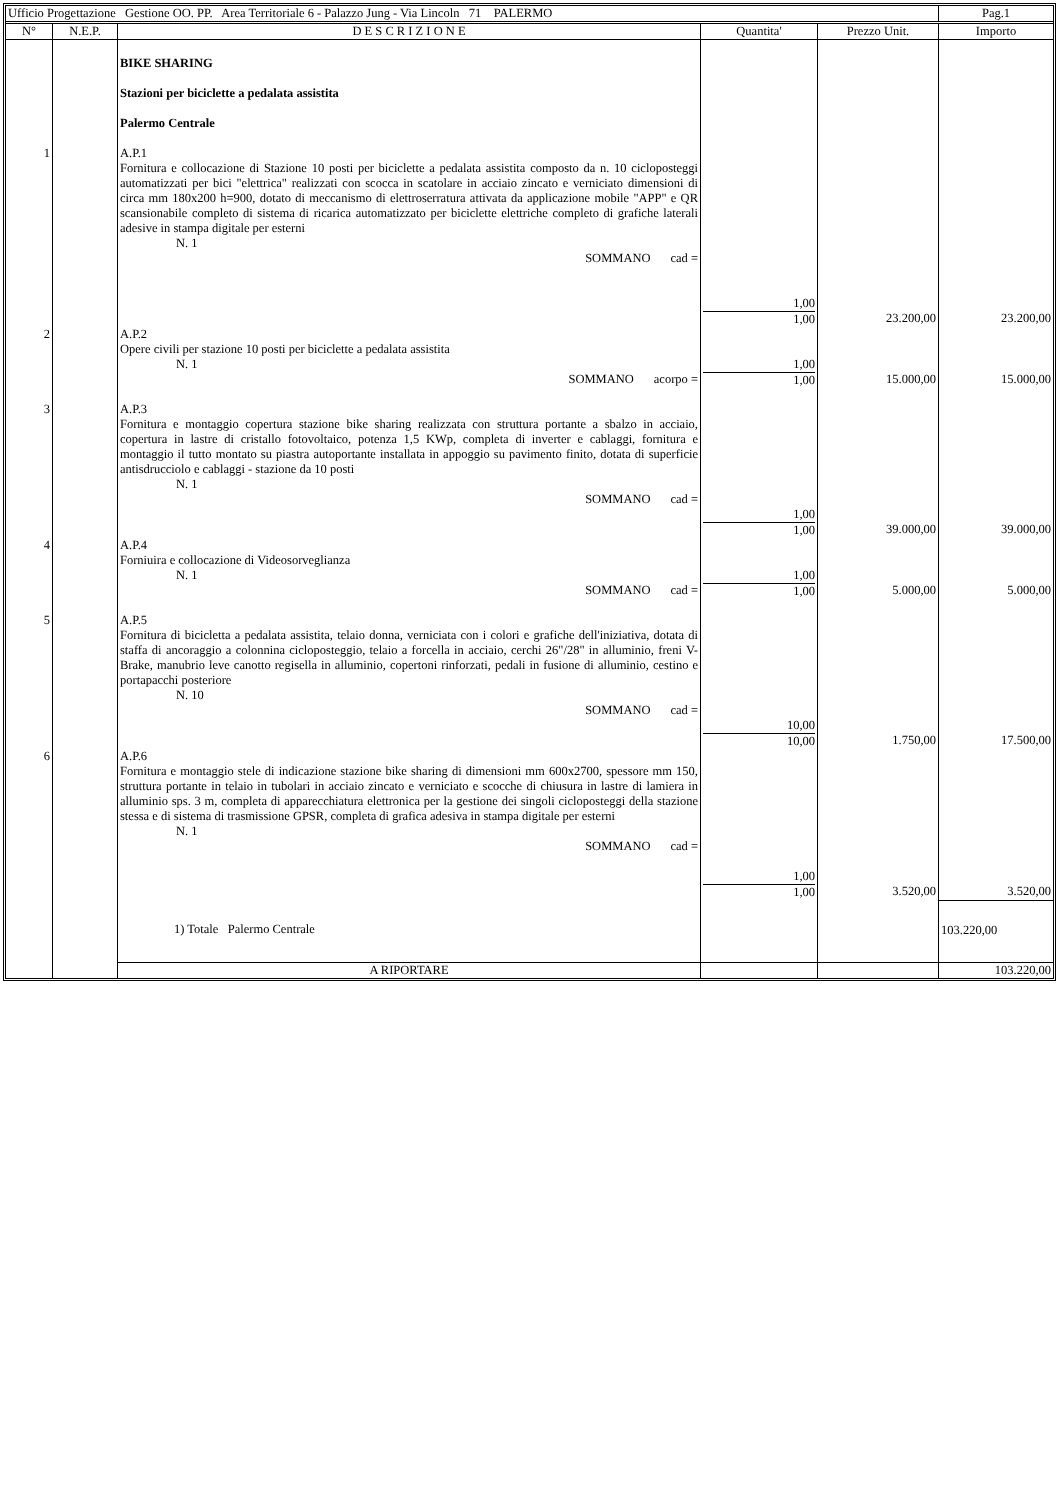| Ufficio Progettazione Gestione OO. PP. Area Territoriale 6 - Palazzo Jung - Via Lincoln 71 PALERMO | | | | | Pag.1 |
| N° | N.E.P. | D E S C R I Z I O N E | Quantita' | Prezzo Unit. | Importo |
| | | BIKE SHARING Stazioni per biciclette a pedalata assistita Palermo Centrale | | | |
| 1 | | A.P.1 Fornitura e collocazione di Stazione 10 posti per biciclette a pedalata assistita composto da n. 10 cicloposteggi automatizzati per bici "elettrica" realizzati con scocca in scatolare in acciaio zincato e verniciato dimensioni di circa mm 180x200 h=900, dotato di meccanismo di elettroserratura attivata da applicazione mobile "APP" e QR scansionabile completo di sistema di ricarica automatizzato per biciclette elettriche completo di grafiche laterali adesive in stampa digitale per esterni N. 1 SOMMANO cad = | 1,00 1,00 | 23.200,00 | 23.200,00 |
| 2 | | A.P.2 Opere civili per stazione 10 posti per biciclette a pedalata assistita N. 1 SOMMANO acorpo = | 1,00 1,00 | 15.000,00 | 15.000,00 |
| 3 | | A.P.3 Fornitura e montaggio copertura stazione bike sharing realizzata con struttura portante a sbalzo in acciaio, copertura in lastre di cristallo fotovoltaico, potenza 1,5 KWp, completa di inverter e cablaggi, fornitura e montaggio il tutto montato su piastra autoportante installata in appoggio su pavimento finito, dotata di superficie antisdrucciolo e cablaggi - stazione da 10 posti N. 1 SOMMANO cad = | 1,00 1,00 | 39.000,00 | 39.000,00 |
| 4 | | A.P.4 Forniuira e collocazione di Videosorveglianza N. 1 SOMMANO cad = | 1,00 1,00 | 5.000,00 | 5.000,00 |
| 5 | | A.P.5 Fornitura di bicicletta a pedalata assistita, telaio donna, verniciata con i colori e grafiche dell'iniziativa, dotata di staffa di ancoraggio a colonnina cicloposteggio, telaio a forcella in acciaio, cerchi 26"/28" in alluminio, freni V-Brake, manubrio leve canotto regisella in alluminio, copertoni rinforzati, pedali in fusione di alluminio, cestino e portapacchi posteriore N. 10 SOMMANO cad = | 10,00 10,00 | 1.750,00 | 17.500,00 |
| 6 | | A.P.6 Fornitura e montaggio stele di indicazione stazione bike sharing di dimensioni mm 600x2700, spessore mm 150, struttura portante in telaio in tubolari in acciaio zincato e verniciato e scocche di chiusura in lastre di lamiera in alluminio sps. 3 m, completa di apparecchiatura elettronica per la gestione dei singoli cicloposteggi della stazione stessa e di sistema di trasmissione GPSR, completa di grafica adesiva in stampa digitale per esterni N. 1 SOMMANO cad = | 1,00 1,00 | 3.520,00 | 3.520,00 |
| | | 1) Totale Palermo Centrale | | | 103.220,00 |
| | | A RIPORTARE | | | 103.220,00 |